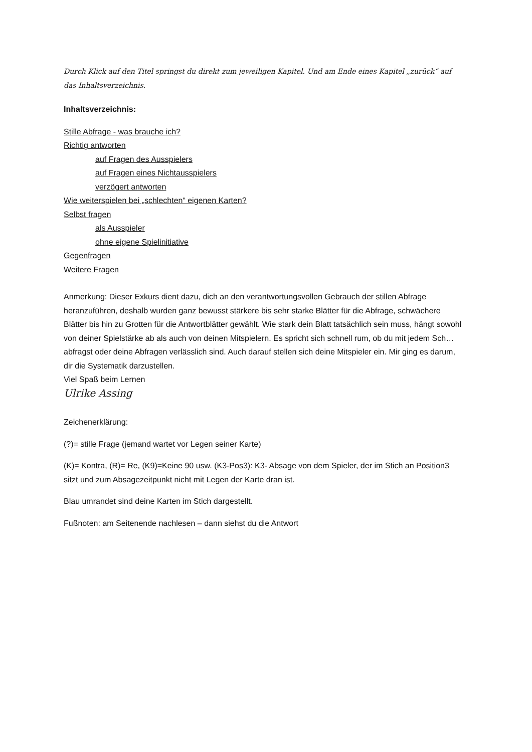Durch Klick auf den Titel springst du direkt zum jeweiligen Kapitel. Und am Ende eines Kapitel „zurück“ auf das Inhaltsverzeichnis.
Inhaltsverzeichnis:
Stille Abfrage - was brauche ich?
Richtig antworten
auf Fragen des Ausspielers
auf Fragen eines Nichtausspielers
verzögert antworten
Wie weiterspielen bei „schlechten“ eigenen Karten?
Selbst fragen
als Ausspieler
ohne eigene Spielinitiative
Gegenfragen
Weitere Fragen
Anmerkung: Dieser Exkurs dient dazu, dich an den verantwortungsvollen Gebrauch der stillen Abfrage heranzuführen, deshalb wurden ganz bewusst stärkere bis sehr starke Blätter für die Abfrage, schwächere Blätter bis hin zu Grotten für die Antwortblätter gewählt. Wie stark dein Blatt tatsächlich sein muss, hängt sowohl von deiner Spielstärke ab als auch von deinen Mitspielern. Es spricht sich schnell rum, ob du mit jedem Sch… abfragst oder deine Abfragen verlässlich sind. Auch darauf stellen sich deine Mitspieler ein. Mir ging es darum, dir die Systematik darzustellen.
Viel Spaß beim Lernen
Ulrike Assing
Zeichenerklärung:
(?)= stille Frage (jemand wartet vor Legen seiner Karte)
(K)= Kontra, (R)= Re, (K9)=Keine 90 usw. (K3-Pos3): K3- Absage von dem Spieler, der im Stich an Position3 sitzt und zum Absagezeitpunkt nicht mit Legen der Karte dran ist.
Blau umrandet sind deine Karten im Stich dargestellt.
Fußnoten: am Seitenende nachlesen – dann siehst du die Antwort